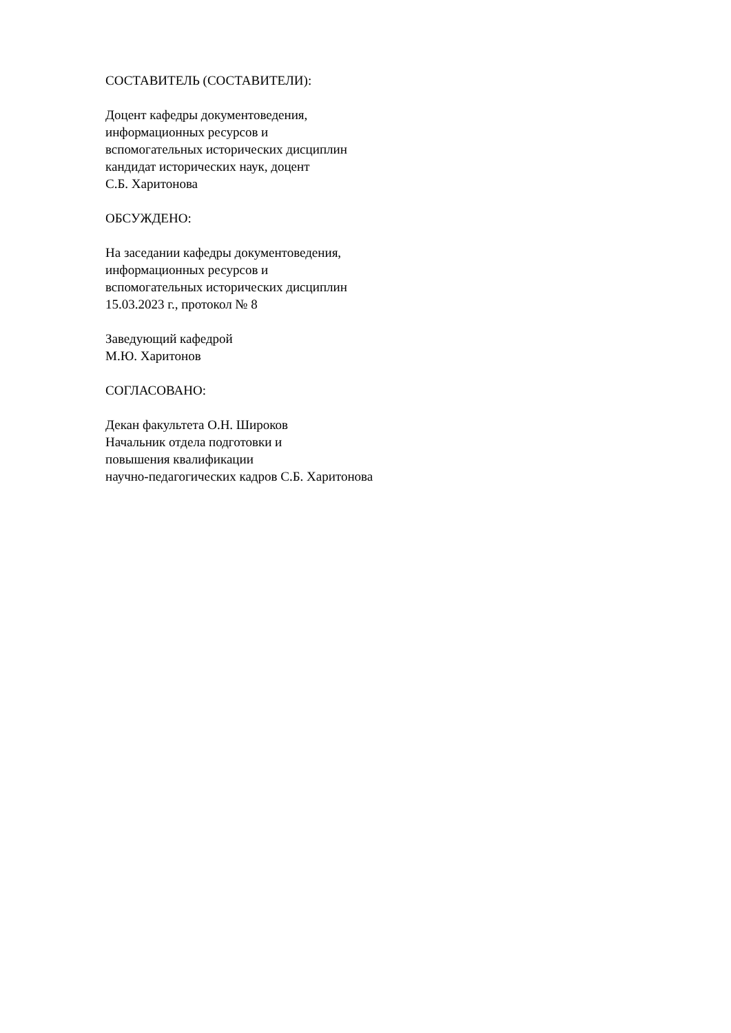СОСТАВИТЕЛЬ (СОСТАВИТЕЛИ):
Доцент кафедры документоведения,
информационных ресурсов и
вспомогательных исторических дисциплин
кандидат исторических наук, доцент
С.Б. Харитонова
ОБСУЖДЕНО:
На заседании кафедры документоведения,
информационных ресурсов и
вспомогательных исторических дисциплин
15.03.2023 г., протокол № 8
Заведующий кафедрой
М.Ю. Харитонов
СОГЛАСОВАНО:
Декан факультета О.Н. Широков
Начальник отдела подготовки и
повышения квалификации
научно-педагогических кадров С.Б. Харитонова